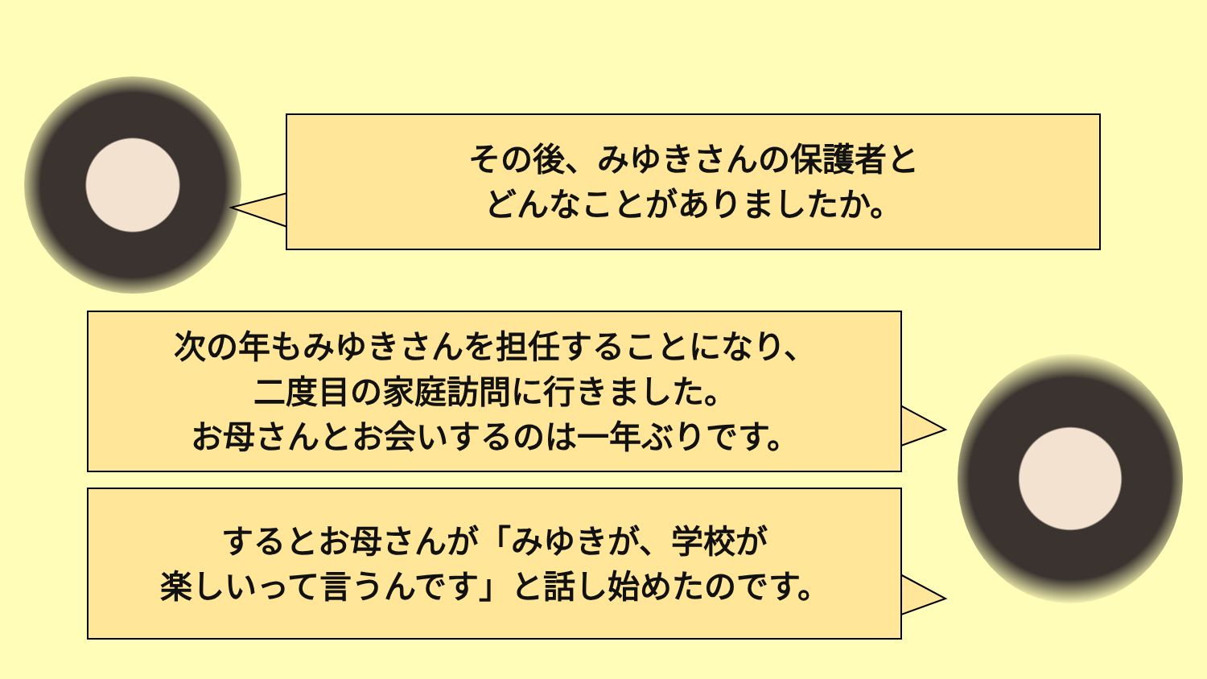その後、みゆきさんの保護者と
どんなことがありましたか。
次の年もみゆきさんを担任することになり、
二度目の家庭訪問に行きました。
お母さんとお会いするのは一年ぶりです。
するとお母さんが「みゆきが、学校が
楽しいって言うんです」と話し始めたのです。